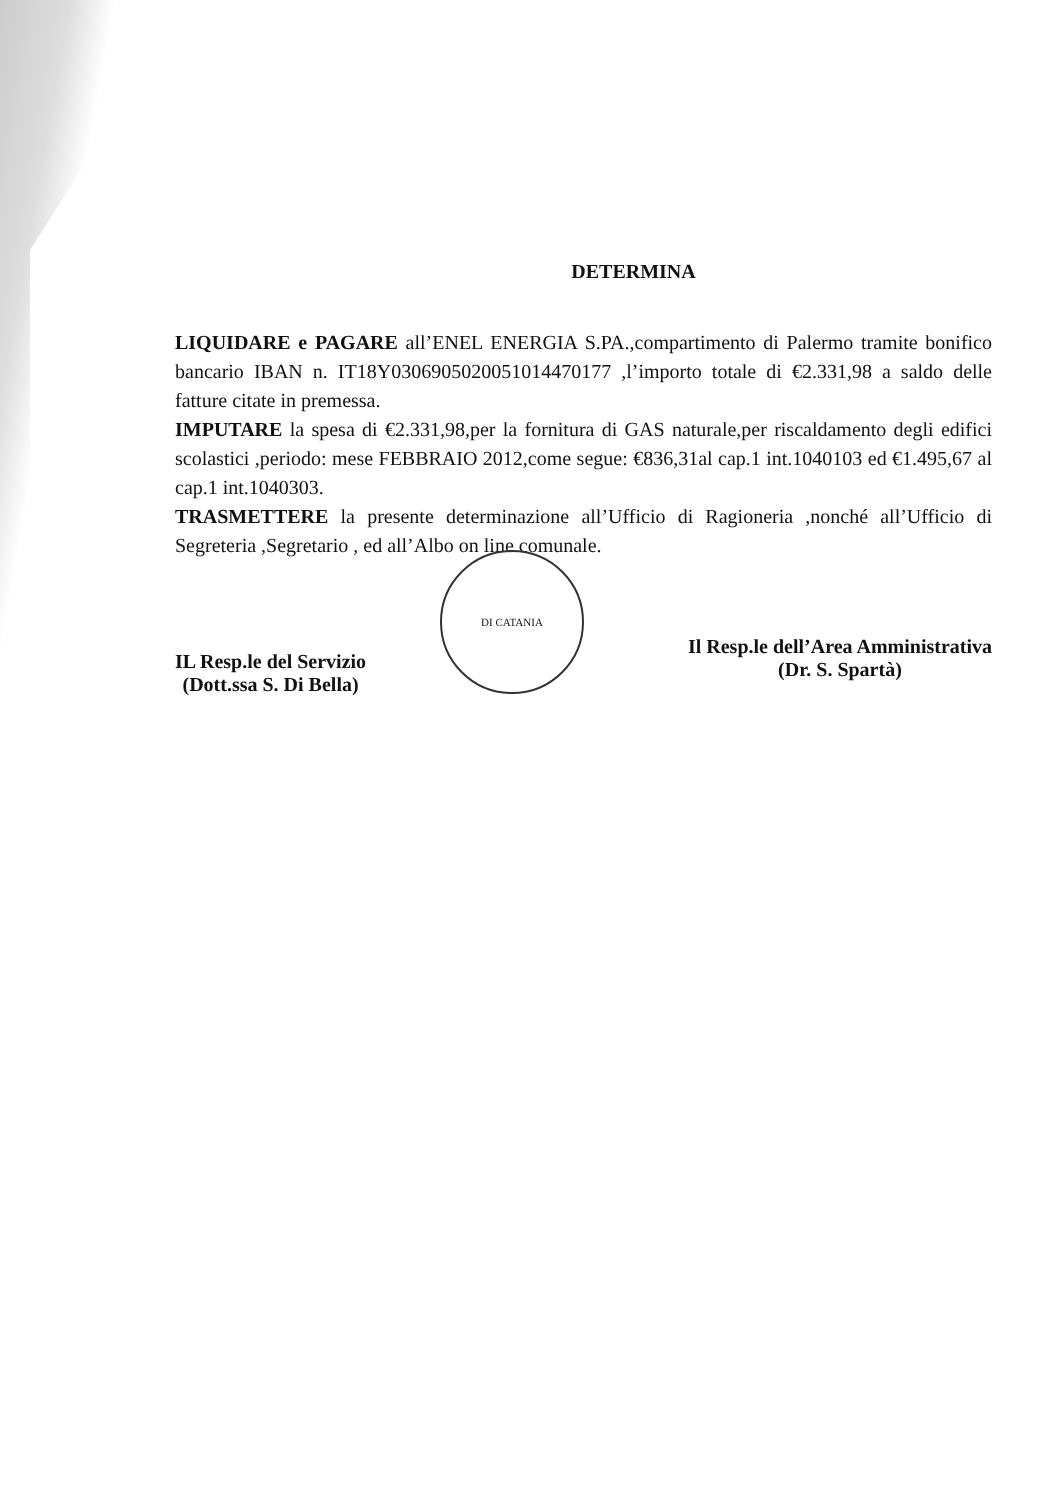DI CATANIA
DETERMINA
LIQUIDARE e PAGARE all’ENEL ENERGIA S.PA.,compartimento di Palermo tramite bonifico bancario IBAN n. IT18Y0306905020051014470177 ,l’importo totale di €2.331,98 a saldo delle fatture citate in premessa.
IMPUTARE la spesa di €2.331,98,per la fornitura di GAS naturale,per riscaldamento degli edifici scolastici ,periodo: mese FEBBRAIO 2012,come segue: €836,31al cap.1 int.1040103 ed €1.495,67 al cap.1 int.1040303.
TRASMETTERE la presente determinazione all’Ufficio di Ragioneria ,nonché all’Ufficio di Segreteria ,Segretario , ed all’Albo on line comunale.
IL Resp.le del Servizio
(Dott.ssa S. Di Bella)
Il Resp.le dell’Area Amministrativa
(Dr. S. Spartà)